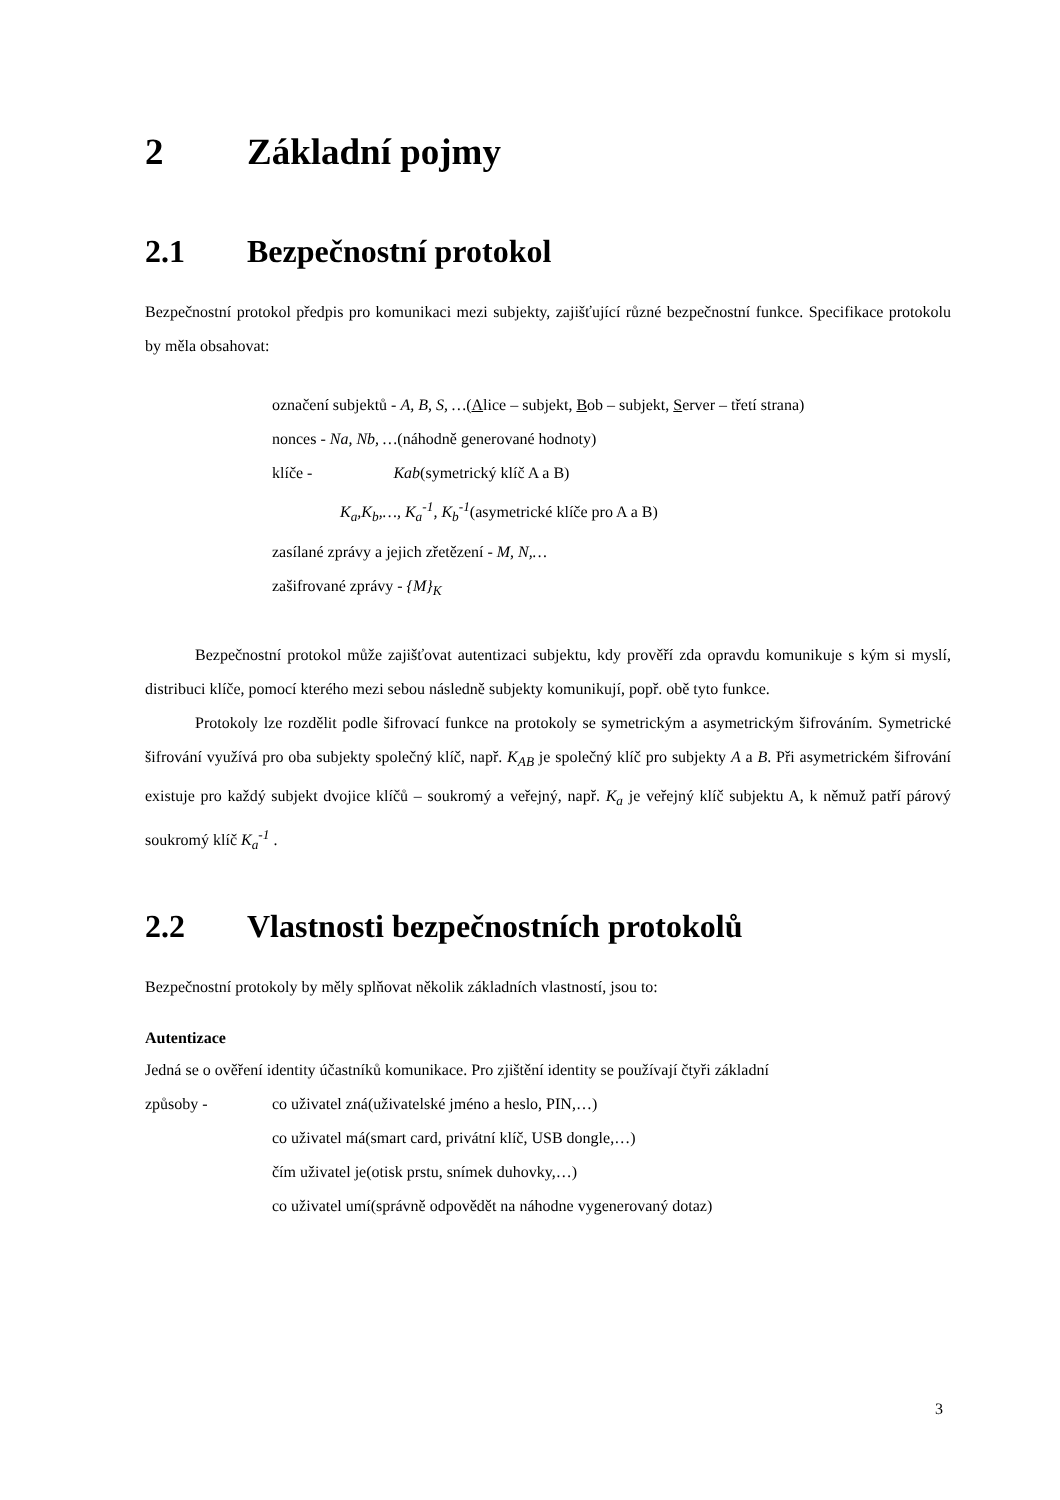2 Základní pojmy
2.1 Bezpečnostní protokol
Bezpečnostní protokol předpis pro komunikaci mezi subjekty, zajišťující různé bezpečnostní funkce. Specifikace protokolu by měla obsahovat:
označení subjektů - A, B, S, …(Alice – subjekt, Bob – subjekt, Server – třetí strana)
nonces - Na, Nb, …(náhodně generované hodnoty)
klíče - Kab(symetrický klíč A a B)
K<sub>a</sub>,K<sub>b</sub>,…, K<sub>a</sub><sup>-1</sup>, K<sub>b</sub><sup>-1</sup>(asymetrické klíče pro A a B)
zasílané zprávy a jejich zřetězení - M, N,…
zašifrované zprávy - {M}<sub>K</sub>
Bezpečnostní protokol může zajišťovat autentizaci subjektu, kdy prověří zda opravdu komunikuje s kým si myslí, distribuci klíče, pomocí kterého mezi sebou následně subjekty komunikují, popř. obě tyto funkce.
Protokoly lze rozdělit podle šifrovací funkce na protokoly se symetrickým a asymetrickým šifrováním. Symetrické šifrování využívá pro oba subjekty společný klíč, např. K<sub>AB</sub> je společný klíč pro subjekty A a B. Při asymetrickém šifrování existuje pro každý subjekt dvojice klíčů – soukromý a veřejný, např. K<sub>a</sub> je veřejný klíč subjektu A, k němuž patří párový soukromý klíč K<sub>a</sub><sup>-1</sup> .
2.2 Vlastnosti bezpečnostních protokolů
Bezpečnostní protokoly by měly splňovat několik základních vlastností, jsou to:
Autentizace
Jedná se o ověření identity účastníků komunikace. Pro zjištění identity se používají čtyři základní
způsoby - co uživatel zná(uživatelské jméno a heslo, PIN,…)
co uživatel má(smart card, privátní klíč, USB dongle,…)
čím uživatel je(otisk prstu, snímek duhovky,…)
co uživatel umí(správně odpovědět na náhodne vygenerovaný dotaz)
3